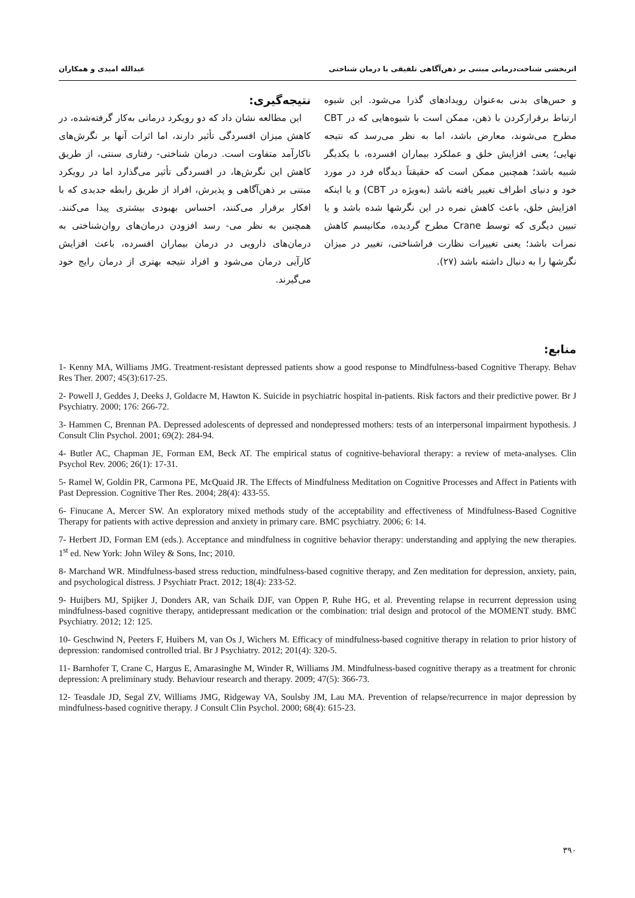اثربخشی شناخت‌درمانی مبتنی بر ذهن‌آگاهی تلفیقی با درمان شناختی عبدالله امیدی و همکاران
و حس‌های بدنی به‌عنوان رویدادهای گذرا می‌شود. این شیوه ارتباط برقرارکردن با ذهن، ممکن است با شیوه‌هایی که در CBT مطرح می‌شوند، معارض باشد، اما به نظر می‌رسد که نتیجه نهایی؛ یعنی افزایش خلق و عملکرد بیماران افسرده، با یکدیگر شبیه باشد؛ همچنین ممکن است که حقیقتاً دیدگاه فرد در مورد خود و دنیای اطراف تغییر یافته باشد (به‌ویژه در CBT) و یا اینکه افزایش خلق، باعث کاهش نمره در این نگرشها شده باشد و یا تبیین دیگری که توسط Crane مطرح گردیده، مکانیسم کاهش نمرات باشد؛ یعنی تغییرات نظارت فراشناختی، تغییر در میزان نگرشها را به دنبال داشته باشد (۲۷).
نتیجه‌گیری:
این مطالعه نشان داد که دو رویکرد درمانی به‌کار گرفته‌شده، در کاهش میزان افسردگی تأثیر دارند، اما اثرات آنها بر نگرش‌های ناکارآمد متفاوت است. درمان شناختی- رفتاری سنتی، از طریق کاهش این نگرش‌ها، در افسردگی تأثیر می‌گذارد اما در رویکرد مبتنی بر ذهن‌آگاهی و پذیرش، افراد از طریق رابطه جدیدی که با افکار برقرار می‌کنند، احساس بهبودی بیشتری پیدا می‌کنند. همچنین به نظر می- رسد افزودن درمان‌های روان‌شناختی به درمان‌های دارویی در درمان بیماران افسرده، باعث افزایش کارآیی درمان می‌شود و افراد نتیجه بهتری از درمان رایج خود می‌گیرند.
منابع:
1- Kenny MA, Williams JMG. Treatment-resistant depressed patients show a good response to Mindfulness-based Cognitive Therapy. Behav Res Ther. 2007; 45(3):617-25.
2- Powell J, Geddes J, Deeks J, Goldacre M, Hawton K. Suicide in psychiatric hospital in-patients. Risk factors and their predictive power. Br J Psychiatry. 2000; 176: 266-72.
3- Hammen C, Brennan PA. Depressed adolescents of depressed and nondepressed mothers: tests of an interpersonal impairment hypothesis. J Consult Clin Psychol. 2001; 69(2): 284-94.
4- Butler AC, Chapman JE, Forman EM, Beck AT. The empirical status of cognitive-behavioral therapy: a review of meta-analyses. Clin Psychol Rev. 2006; 26(1): 17-31.
5- Ramel W, Goldin PR, Carmona PE, McQuaid JR. The Effects of Mindfulness Meditation on Cognitive Processes and Affect in Patients with Past Depression. Cognitive Ther Res. 2004; 28(4): 433-55.
6- Finucane A, Mercer SW. An exploratory mixed methods study of the acceptability and effectiveness of Mindfulness-Based Cognitive Therapy for patients with active depression and anxiety in primary care. BMC psychiatry. 2006; 6: 14.
7- Herbert JD, Forman EM (eds.). Acceptance and mindfulness in cognitive behavior therapy: understanding and applying the new therapies. 1<sup>st</sup> ed. New York: John Wiley & Sons, Inc; 2010.
8- Marchand WR. Mindfulness-based stress reduction, mindfulness-based cognitive therapy, and Zen meditation for depression, anxiety, pain, and psychological distress. J Psychiatr Pract. 2012; 18(4): 233-52.
9- Huijbers MJ, Spijker J, Donders AR, van Schaik DJF, van Oppen P, Ruhe HG, et al. Preventing relapse in recurrent depression using mindfulness-based cognitive therapy, antidepressant medication or the combination: trial design and protocol of the MOMENT study. BMC Psychiatry. 2012; 12: 125.
10- Geschwind N, Peeters F, Huibers M, van Os J, Wichers M. Efficacy of mindfulness-based cognitive therapy in relation to prior history of depression: randomised controlled trial. Br J Psychiatry. 2012; 201(4): 320-5.
11- Barnhofer T, Crane C, Hargus E, Amarasinghe M, Winder R, Williams JM. Mindfulness-based cognitive therapy as a treatment for chronic depression: A preliminary study. Behaviour research and therapy. 2009; 47(5): 366-73.
12- Teasdale JD, Segal ZV, Williams JMG, Ridgeway VA, Soulsby JM, Lau MA. Prevention of relapse/recurrence in major depression by mindfulness-based cognitive therapy. J Consult Clin Psychol. 2000; 68(4): 615-23.
۳۹۰